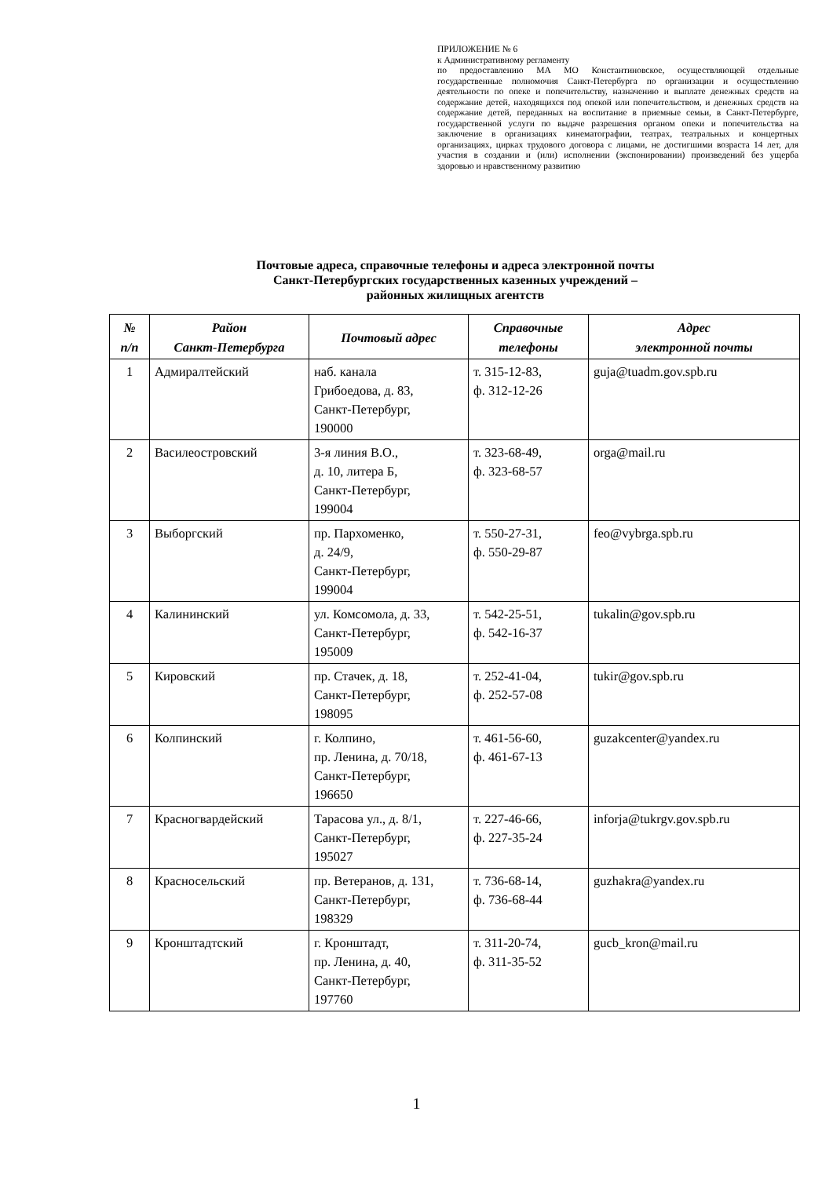ПРИЛОЖЕНИЕ № 6
к Административному регламенту
по предоставлению МА МО Константиновское, осуществляющей отдельные государственные полномочия Санкт-Петербурга по организации и осуществлению деятельности по опеке и попечительству, назначению и выплате денежных средств на содержание детей, находящихся под опекой или попечительством, и денежных средств на содержание детей, переданных на воспитание в приемные семьи, в Санкт-Петербурге, государственной услуги по выдаче разрешения органом опеки и попечительства на заключение в организациях кинематографии, театрах, театральных и концертных организациях, цирках трудового договора с лицами, не достигшими возраста 14 лет, для участия в создании и (или) исполнении (экспонировании) произведений без ущерба здоровью и нравственному развитию
Почтовые адреса, справочные телефоны и адреса электронной почты
Санкт-Петербургских государственных казенных учреждений –
районных жилищных агентств
| № п/п | Район Санкт-Петербурга | Почтовый адрес | Справочные телефоны | Адрес электронной почты |
| --- | --- | --- | --- | --- |
| 1 | Адмиралтейский | наб. канала Грибоедова, д. 83, Санкт-Петербург, 190000 | т. 315-12-83, ф. 312-12-26 | guja@tuadm.gov.spb.ru |
| 2 | Василеостровский | 3-я линия В.О., д. 10, литера Б, Санкт-Петербург, 199004 | т. 323-68-49, ф. 323-68-57 | orga@mail.ru |
| 3 | Выборгский | пр. Пархоменко, д. 24/9, Санкт-Петербург, 199004 | т. 550-27-31, ф. 550-29-87 | feo@vybrga.spb.ru |
| 4 | Калининский | ул. Комсомола, д. 33, Санкт-Петербург, 195009 | т. 542-25-51, ф. 542-16-37 | tukalin@gov.spb.ru |
| 5 | Кировский | пр. Стачек, д. 18, Санкт-Петербург, 198095 | т. 252-41-04, ф. 252-57-08 | tukir@gov.spb.ru |
| 6 | Колпинский | г. Колпино, пр. Ленина, д. 70/18, Санкт-Петербург, 196650 | т. 461-56-60, ф. 461-67-13 | guzakcenter@yandex.ru |
| 7 | Красногвардейский | Тарасова ул., д. 8/1, Санкт-Петербург, 195027 | т. 227-46-66, ф. 227-35-24 | inforja@tukrgv.gov.spb.ru |
| 8 | Красносельский | пр. Ветеранов, д. 131, Санкт-Петербург, 198329 | т. 736-68-14, ф. 736-68-44 | guzhakra@yandex.ru |
| 9 | Кронштадтский | г. Кронштадт, пр. Ленина, д. 40, Санкт-Петербург, 197760 | т. 311-20-74, ф. 311-35-52 | gucb_kron@mail.ru |
1